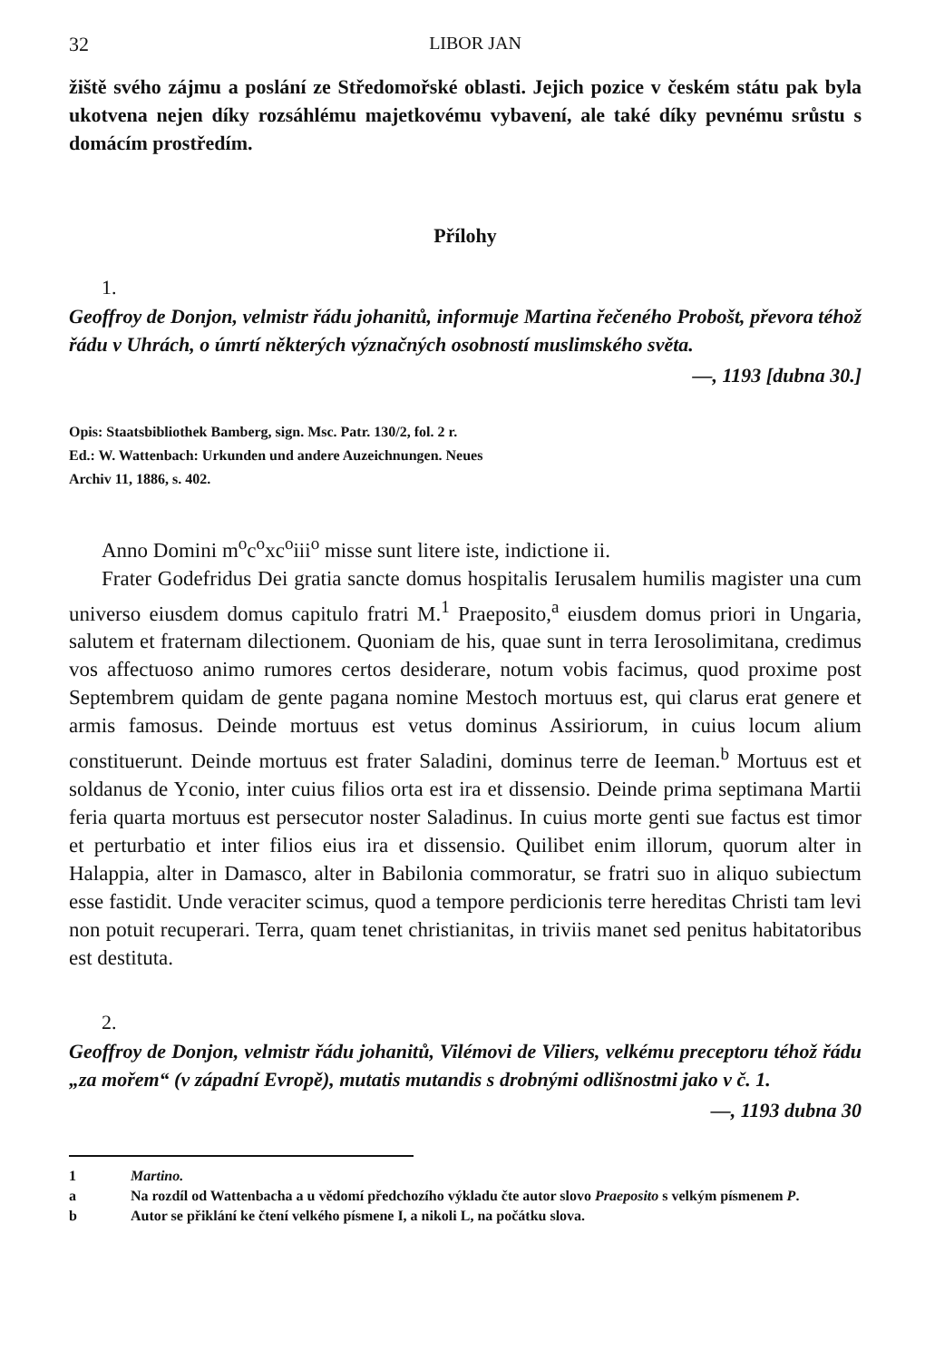32 LIBOR JAN
žiště svého zájmu a poslání ze Středomořské oblasti. Jejich pozice v českém státu pak byla ukotvena nejen díky rozsáhlému majetkovému vybavení, ale také díky pevnému srůstu s domácím prostředím.
Přílohy
1.
Geoffroy de Donjon, velmistr řádu johanitů, informuje Martina řečeného Probošt, převora téhož řádu v Uhrách, o úmrtí některých význačných osobností muslimského světa.
—, 1193 [dubna 30.]
Opis: Staatsbibliothek Bamberg, sign. Msc. Patr. 130/2, fol. 2 r.
Ed.: W. Wattenbach: Urkunden und andere Auzeichnungen. Neues
Archiv 11, 1886, s. 402.
Anno Domini m<sup>o</sup>c<sup>o</sup>xc<sup>o</sup>iii<sup>o</sup> misse sunt litere iste, indictione ii.
Frater Godefridus Dei gratia sancte domus hospitalis Ierusalem humilis magister una cum universo eiusdem domus capitulo fratri M.<sup>1</sup> Praeposito,<sup>a</sup> eiusdem domus priori in Ungaria, salutem et fraternam dilectionem. Quoniam de his, quae sunt in terra Ierosolimitana, credimus vos affectuoso animo rumores certos desiderare, notum vobis facimus, quod proxime post Septembrem quidam de gente pagana nomine Mestoch mortuus est, qui clarus erat genere et armis famosus. Deinde mortuus est vetus dominus Assiriorum, in cuius locum alium constituerunt. Deinde mortuus est frater Saladini, dominus terre de Ieeman.<sup>b</sup> Mortuus est et soldanus de Yconio, inter cuius filios orta est ira et dissensio. Deinde prima septimana Martii feria quarta mortuus est persecutor noster Saladinus. In cuius morte genti sue factus est timor et perturbatio et inter filios eius ira et dissensio. Quilibet enim illorum, quorum alter in Halappia, alter in Damasco, alter in Babilonia commoratur, se fratri suo in aliquo subiectum esse fastidit. Unde veraciter scimus, quod a tempore perdicionis terre hereditas Christi tam levi non potuit recuperari. Terra, quam tenet christianitas, in triviis manet sed penitus habitatoribus est destituta.
2.
Geoffroy de Donjon, velmistr řádu johanitů, Vilémovi de Viliers, velkému preceptoru téhož řádu „za mořem“ (v západní Evropě), mutatis mutandis s drobnými odlišnostmi jako v č. 1.
—, 1193 dubna 30
1 Martino.
a Na rozdíl od Wattenbacha a u vědomí předchozího výkladu čte autor slovo Praeposito s velkým písmenem P.
b Autor se přiklání ke čtení velkého písmene I, a nikoli L, na počátku slova.